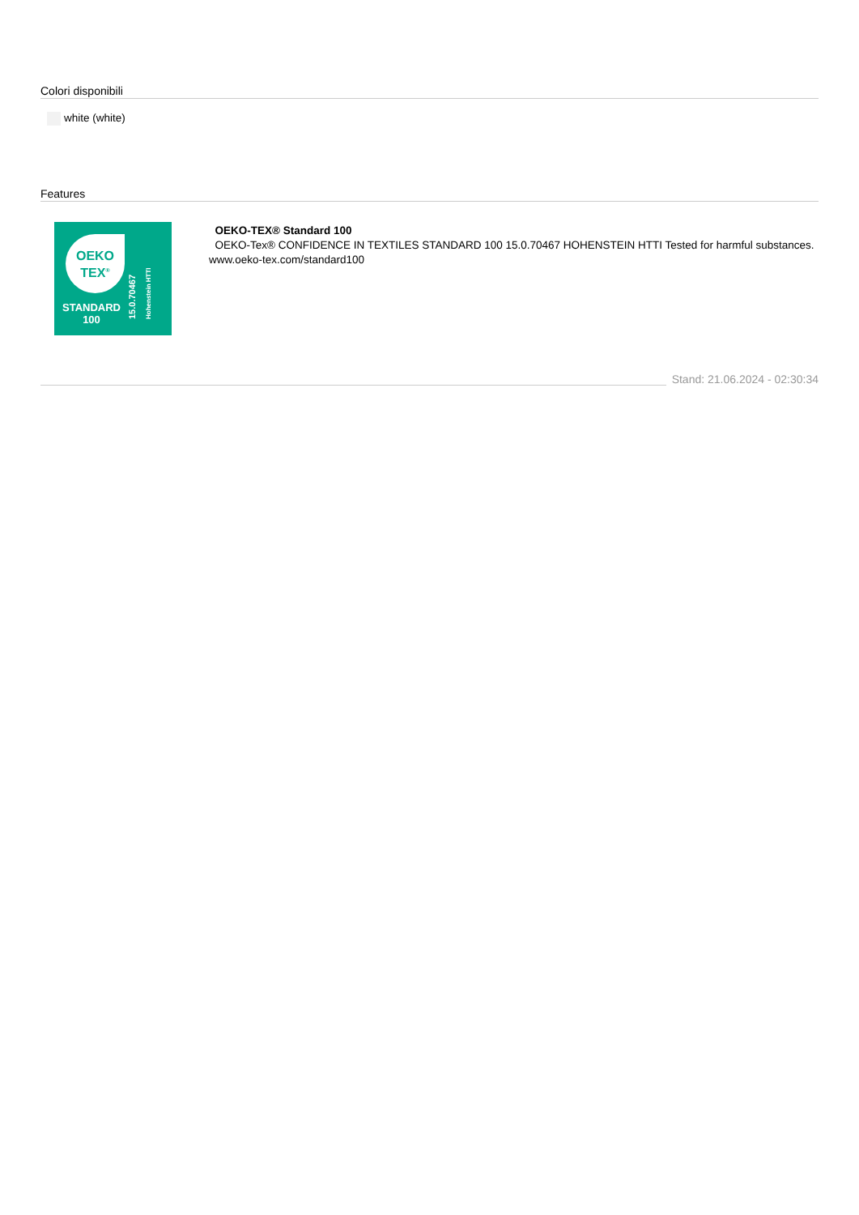Colori disponibili
white (white)
Features
OEKO
TEX<sup>®</sup>
STANDARD
100
15.0.70467
Hohenstein HTTI
OEKO-TEX® Standard 100
OEKO-Tex® CONFIDENCE IN TEXTILES STANDARD 100 15.0.70467 HOHENSTEIN HTTI Tested for harmful substances. www.oeko-tex.com/standard100
Stand: 21.06.2024 - 02:30:34